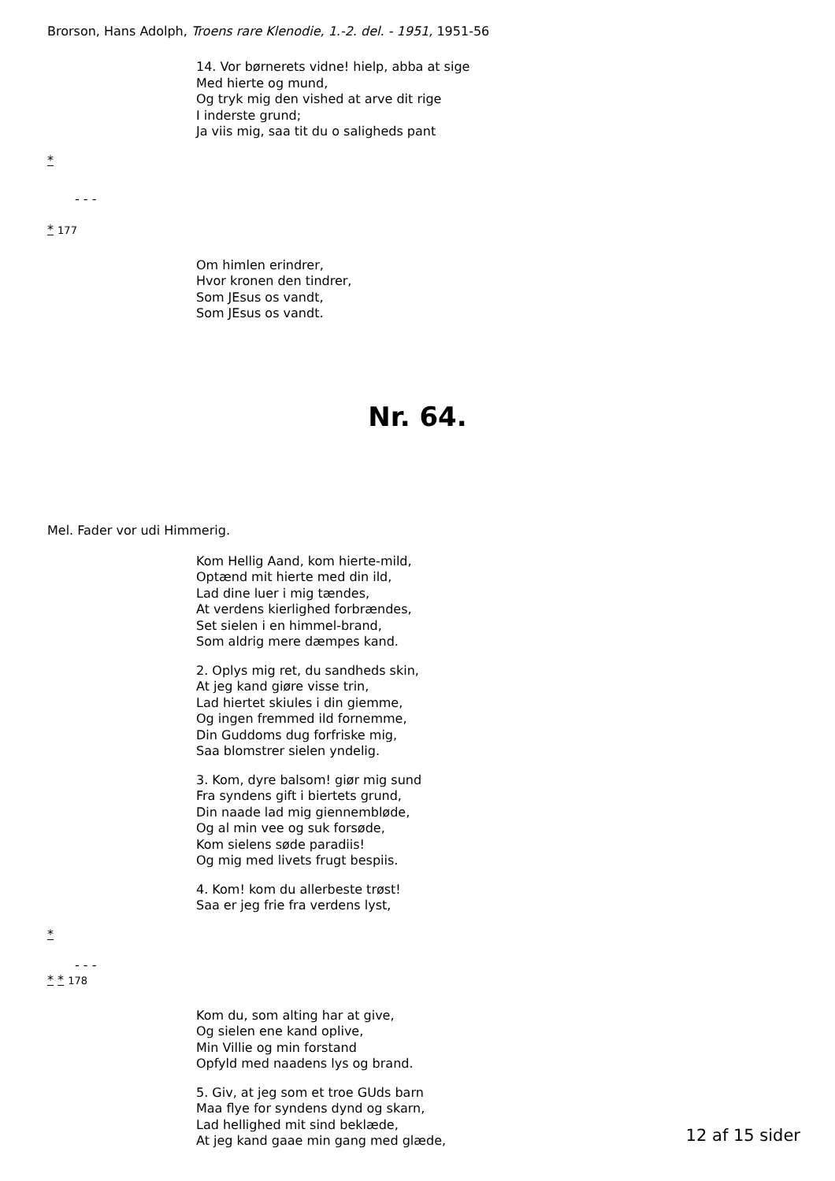Brorson, Hans Adolph, Troens rare Klenodie, 1.-2. del. - 1951, 1951-56
14. Vor børnerets vidne! hielp, abba at sige
Med hierte og mund,
Og tryk mig den vished at arve dit rige
I inderste grund;
Ja viis mig, saa tit du o saligheds pant
*
- - -
* 177
Om himlen erindrer,
Hvor kronen den tindrer,
Som JEsus os vandt,
Som JEsus os vandt.
Nr. 64.
Mel. Fader vor udi Himmerig.
Kom Hellig Aand, kom hierte-mild,
Optænd mit hierte med din ild,
Lad dine luer i mig tændes,
At verdens kierlighed forbrændes,
Set sielen i en himmel-brand,
Som aldrig mere dæmpes kand.
2. Oplys mig ret, du sandheds skin,
At jeg kand giøre visse trin,
Lad hiertet skiules i din giemme,
Og ingen fremmed ild fornemme,
Din Guddoms dug forfriske mig,
Saa blomstrer sielen yndelig.
3. Kom, dyre balsom! giør mig sund
Fra syndens gift i biertets grund,
Din naade lad mig giennembløde,
Og al min vee og suk forsøde,
Kom sielens søde paradiis!
Og mig med livets frugt bespiis.
4. Kom! kom du allerbeste trøst!
Saa er jeg frie fra verdens lyst,
*
- - -
* * 178
Kom du, som alting har at give,
Og sielen ene kand oplive,
Min Villie og min forstand
Opfyld med naadens lys og brand.
5. Giv, at jeg som et troe GUds barn
Maa flye for syndens dynd og skarn,
Lad hellighed mit sind beklæde,
At jeg kand gaae min gang med glæde,
12 af 15 sider